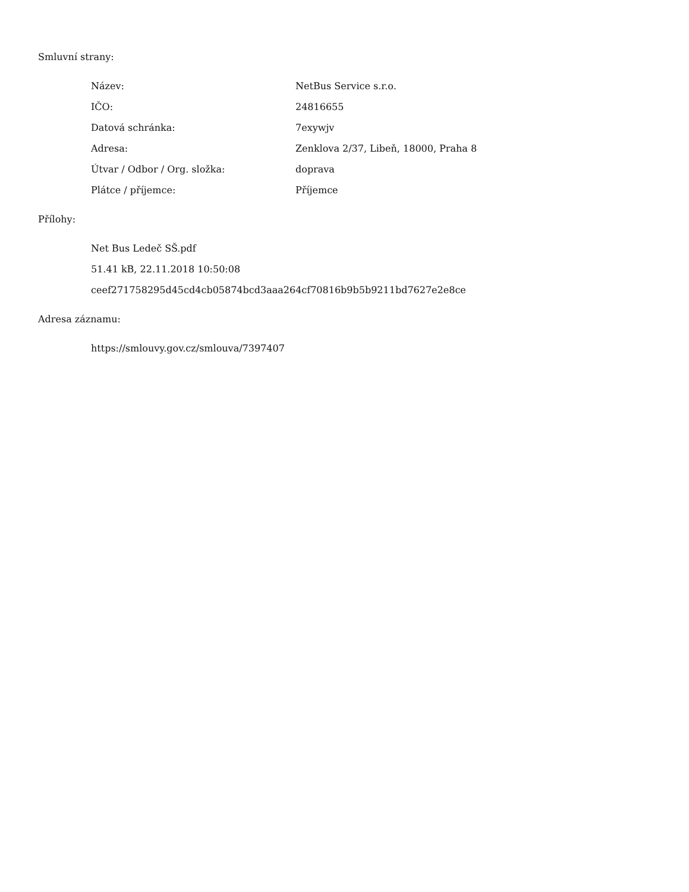Smluvní strany:
| Název: | NetBus Service s.r.o. |
| IČO: | 24816655 |
| Datová schránka: | 7exywjv |
| Adresa: | Zenklova 2/37, Libeň, 18000, Praha 8 |
| Útvar / Odbor / Org. složka: | doprava |
| Plátce / příjemce: | Příjemce |
Přílohy:
Net Bus Ledeč SŠ.pdf
51.41 kB, 22.11.2018 10:50:08
ceef271758295d45cd4cb05874bcd3aaa264cf70816b9b5b9211bd7627e2e8ce
Adresa záznamu:
https://smlouvy.gov.cz/smlouva/7397407